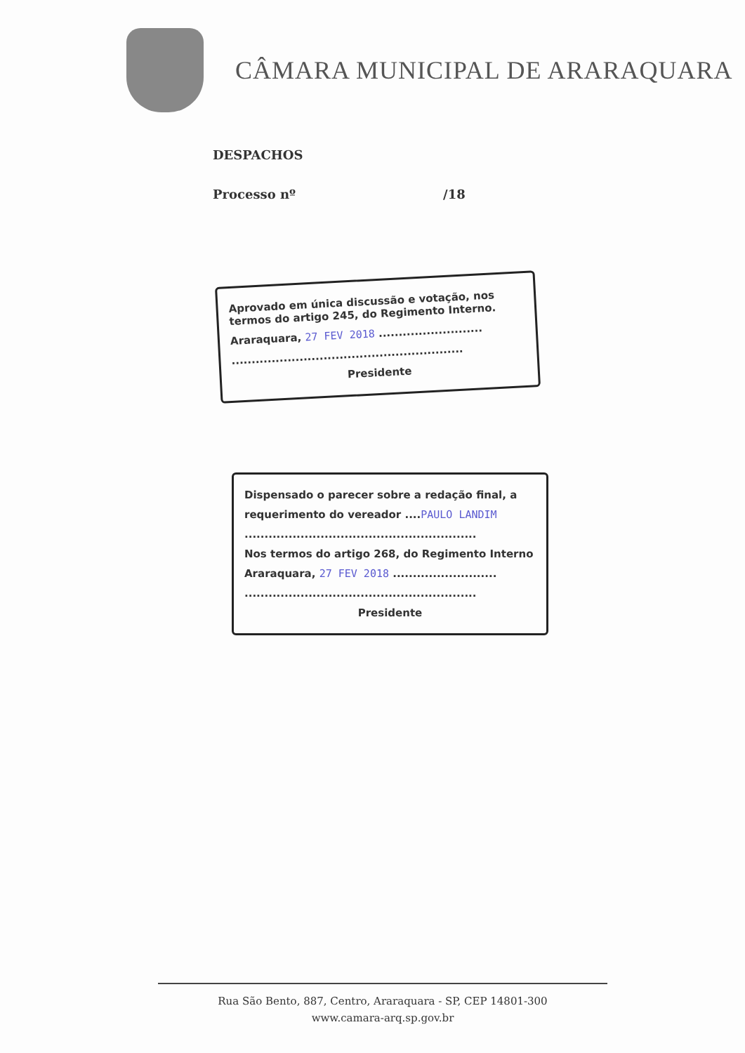CÂMARA MUNICIPAL DE ARARAQUARA
DESPACHOS
Processo nº /18
Aprovado em única discussão e votação, nos termos do artigo 245, do Regimento Interno.
Araraquara, 27 FEV 2018 ..........................
..........................................................
Presidente
Dispensado o parecer sobre a redação final, a
requerimento do vereador ....PAULO LANDIM
..........................................................
Nos termos do artigo 268, do Regimento Interno
Araraquara, 27 FEV 2018 ..........................
..........................................................
Presidente
Rua São Bento, 887, Centro, Araraquara - SP, CEP 14801-300
www.camara-arq.sp.gov.br